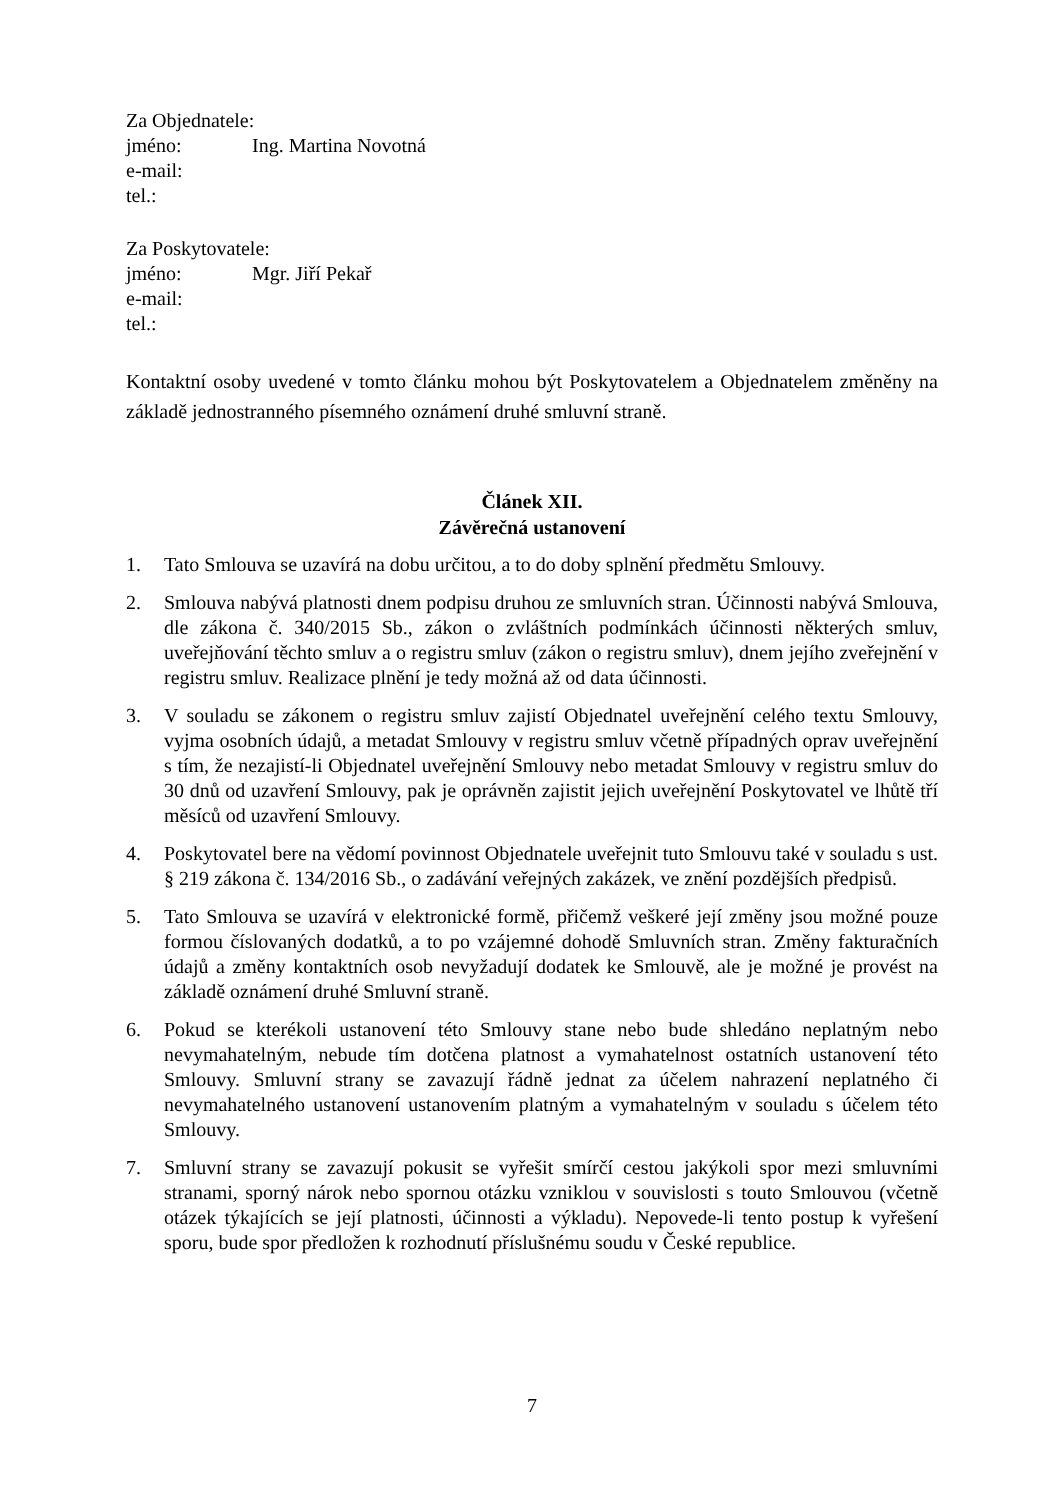Za Objednatele:
jméno: Ing. Martina Novotná
e-mail:
tel.:
Za Poskytovatele:
jméno: Mgr. Jiří Pekař
e-mail:
tel.:
Kontaktní osoby uvedené v tomto článku mohou být Poskytovatelem a Objednatelem změněny na základě jednostranného písemného oznámení druhé smluvní straně.
Článek XII.
Závěrečná ustanovení
1. Tato Smlouva se uzavírá na dobu určitou, a to do doby splnění předmětu Smlouvy.
2. Smlouva nabývá platnosti dnem podpisu druhou ze smluvních stran. Účinnosti nabývá Smlouva, dle zákona č. 340/2015 Sb., zákon o zvláštních podmínkách účinnosti některých smluv, uveřejňování těchto smluv a o registru smluv (zákon o registru smluv), dnem jejího zveřejnění v registru smluv. Realizace plnění je tedy možná až od data účinnosti.
3. V souladu se zákonem o registru smluv zajistí Objednatel uveřejnění celého textu Smlouvy, vyjma osobních údajů, a metadat Smlouvy v registru smluv včetně případných oprav uveřejnění s tím, že nezajistí-li Objednatel uveřejnění Smlouvy nebo metadat Smlouvy v registru smluv do 30 dnů od uzavření Smlouvy, pak je oprávněn zajistit jejich uveřejnění Poskytovatel ve lhůtě tří měsíců od uzavření Smlouvy.
4. Poskytovatel bere na vědomí povinnost Objednatele uveřejnit tuto Smlouvu také v souladu s ust. § 219 zákona č. 134/2016 Sb., o zadávání veřejných zakázek, ve znění pozdějších předpisů.
5. Tato Smlouva se uzavírá v elektronické formě, přičemž veškeré její změny jsou možné pouze formou číslovaných dodatků, a to po vzájemné dohodě Smluvních stran. Změny fakturačních údajů a změny kontaktních osob nevyžadují dodatek ke Smlouvě, ale je možné je provést na základě oznámení druhé Smluvní straně.
6. Pokud se kterékoli ustanovení této Smlouvy stane nebo bude shledáno neplatným nebo nevymahatelným, nebude tím dotčena platnost a vymahatelnost ostatních ustanovení této Smlouvy. Smluvní strany se zavazují řádně jednat za účelem nahrazení neplatného či nevymahatelného ustanovení ustanovením platným a vymahatelným v souladu s účelem této Smlouvy.
7. Smluvní strany se zavazují pokusit se vyřešit smírčí cestou jakýkoli spor mezi smluvními stranami, sporný nárok nebo spornou otázku vzniklou v souvislosti s touto Smlouvou (včetně otázek týkajících se její platnosti, účinnosti a výkladu). Nepovede-li tento postup k vyřešení sporu, bude spor předložen k rozhodnutí příslušnému soudu v České republice.
7